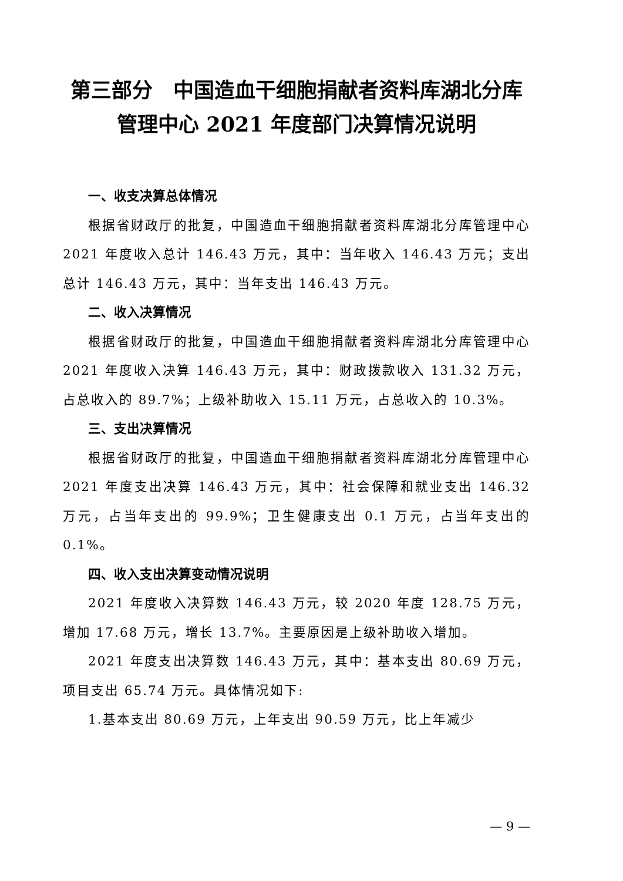第三部分　中国造血干细胞捐献者资料库湖北分库管理中心 2021 年度部门决算情况说明
一、收支决算总体情况
根据省财政厅的批复，中国造血干细胞捐献者资料库湖北分库管理中心 2021 年度收入总计 146.43 万元，其中：当年收入 146.43 万元；支出总计 146.43 万元，其中：当年支出 146.43 万元。
二、收入决算情况
根据省财政厅的批复，中国造血干细胞捐献者资料库湖北分库管理中心 2021 年度收入决算 146.43 万元，其中：财政拨款收入 131.32 万元，占总收入的 89.7%；上级补助收入 15.11 万元，占总收入的 10.3%。
三、支出决算情况
根据省财政厅的批复，中国造血干细胞捐献者资料库湖北分库管理中心 2021 年度支出决算 146.43 万元，其中：社会保障和就业支出 146.32 万元，占当年支出的 99.9%；卫生健康支出 0.1 万元，占当年支出的 0.1%。
四、收入支出决算变动情况说明
2021 年度收入决算数 146.43 万元，较 2020 年度 128.75 万元，增加 17.68 万元，增长 13.7%。主要原因是上级补助收入增加。
2021 年度支出决算数 146.43 万元，其中：基本支出 80.69 万元，项目支出 65.74 万元。具体情况如下:
1.基本支出 80.69 万元，上年支出 90.59 万元，比上年减少
— 9 —